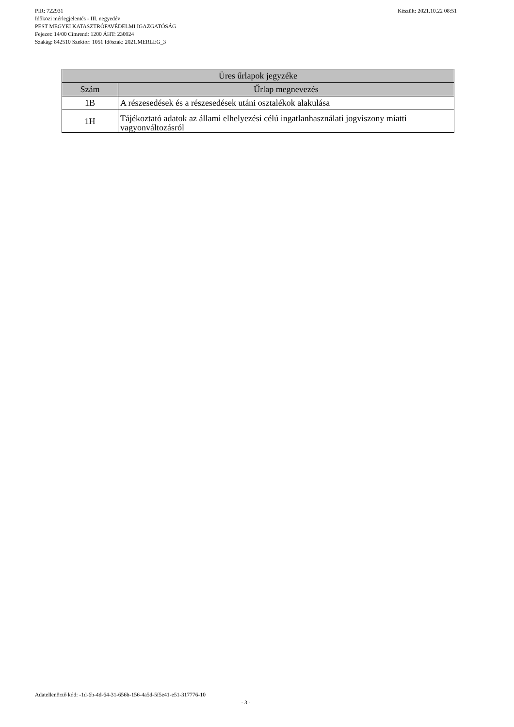Készült: 2021.10.22 08:51 PIR: 722931
Időközi mérlegjelentés - III. negyedév
PEST MEGYEI KATASZTRÓFAVÉDELMI IGAZGATÓSÁG
Fejezet: 14/00 Címrend: 1200 ÁHT: 230924
Szakág: 842510 Szektor: 1051 Időszak: 2021.MERLEG_3
| Üres űrlapok jegyzéke | |
| --- | --- |
| Szám | Űrlap megnevezés |
| 1B | A részesedések és a részesedések utáni osztalékok alakulása |
| 1H | Tájékoztató adatok az állami elhelyezési célú ingatlanhasználati jogviszony miatti vagyonváltozásról |
Adatellenőrző kód: -1d-6b-4d-64-31-656b-156-4a5d-5f5e41-e51-317776-10
- 3 -